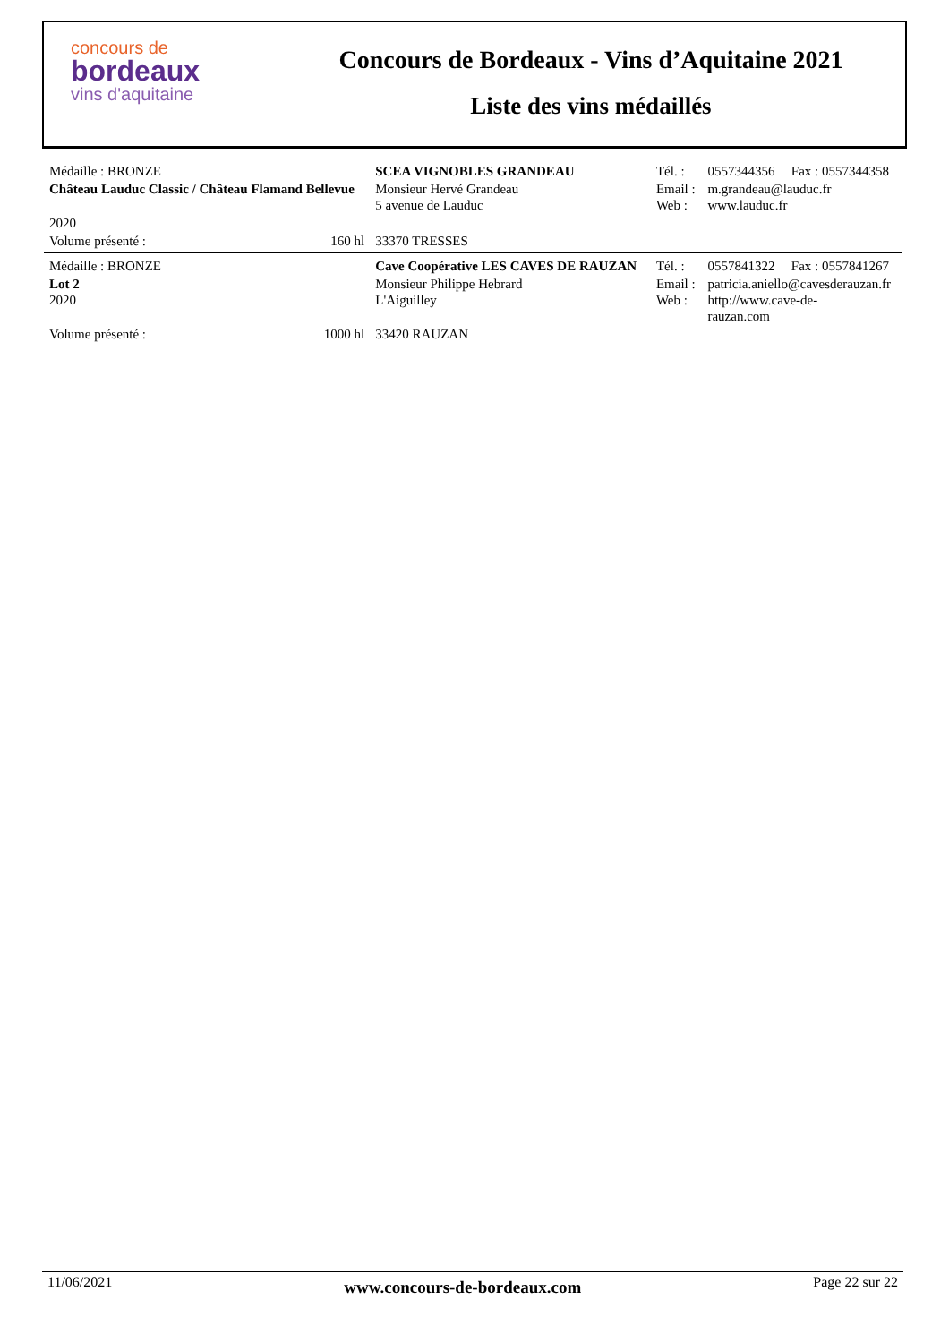concours de
bordeaux
vins d'aquitaine
Concours de Bordeaux - Vins d’Aquitaine 2021
Liste des vins médaillés
| Médaille : BRONZE | | SCEA VIGNOBLES GRANDEAU | Tél. : | 0557344356 | Fax : 0557344358 |
| Château Lauduc Classic / Château Flamand Bellevue | | Monsieur Hervé Grandeau 5 avenue de Lauduc | Email : Web : | m.grandeau@lauduc.fr www.lauduc.fr | |
| 2020 | | | | | |
| Volume présenté : | 160 hl | 33370 TRESSES | | | |
| Médaille : BRONZE | | Cave Coopérative LES CAVES DE RAUZAN | Tél. : | 0557841322 | Fax : 0557841267 |
| Lot 2 2020 | | Monsieur Philippe Hebrard L'Aiguilley | Email : Web : | patricia.aniello@cavesderauzan.fr http://www.cave-de- rauzan.com | |
| Volume présenté : | 1000 hl | 33420 RAUZAN | | | |
11/06/2021 www.concours-de-bordeaux.com Page 22 sur 22